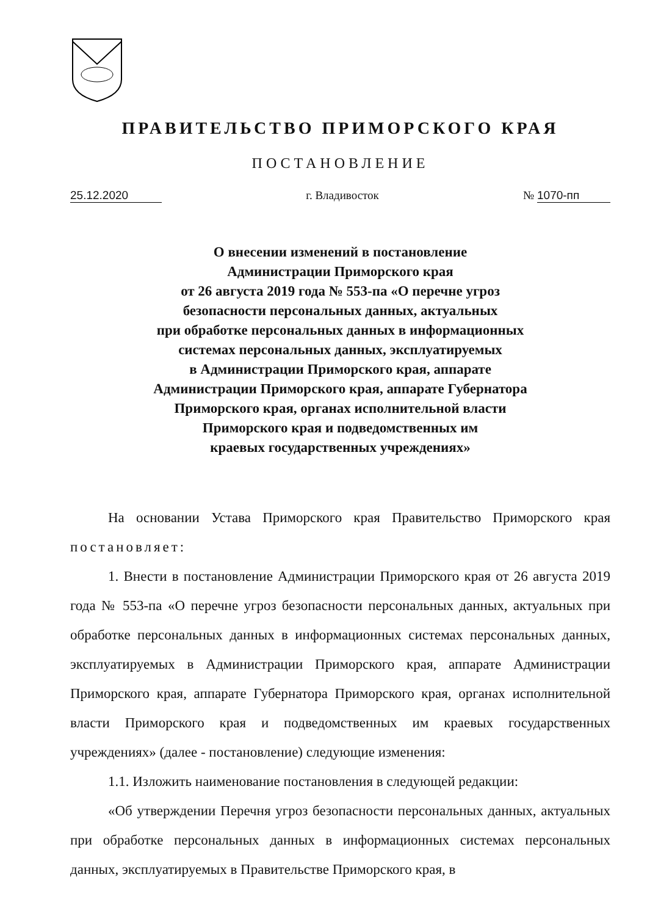ПРАВИТЕЛЬСТВО ПРИМОРСКОГО КРАЯ
ПОСТАНОВЛЕНИЕ
25.12.2020 г. Владивосток № 1070-пп
О внесении изменений в постановление
Администрации Приморского края
от 26 августа 2019 года № 553-па «О перечне угроз
безопасности персональных данных, актуальных
при обработке персональных данных в информационных
системах персональных данных, эксплуатируемых
в Администрации Приморского края, аппарате
Администрации Приморского края, аппарате Губернатора
Приморского края, органах исполнительной власти
Приморского края и подведомственных им
краевых государственных учреждениях»
На основании Устава Приморского края Правительство Приморского края постановляет:
1. Внести в постановление Администрации Приморского края от 26 августа 2019 года № 553-па «О перечне угроз безопасности персональных данных, актуальных при обработке персональных данных в информационных системах персональных данных, эксплуатируемых в Администрации Приморского края, аппарате Администрации Приморского края, аппарате Губернатора Приморского края, органах исполнительной власти Приморского края и подведомственных им краевых государственных учреждениях» (далее - постановление) следующие изменения:
1.1. Изложить наименование постановления в следующей редакции:
«Об утверждении Перечня угроз безопасности персональных данных, актуальных при обработке персональных данных в информационных системах персональных данных, эксплуатируемых в Правительстве Приморского края, в